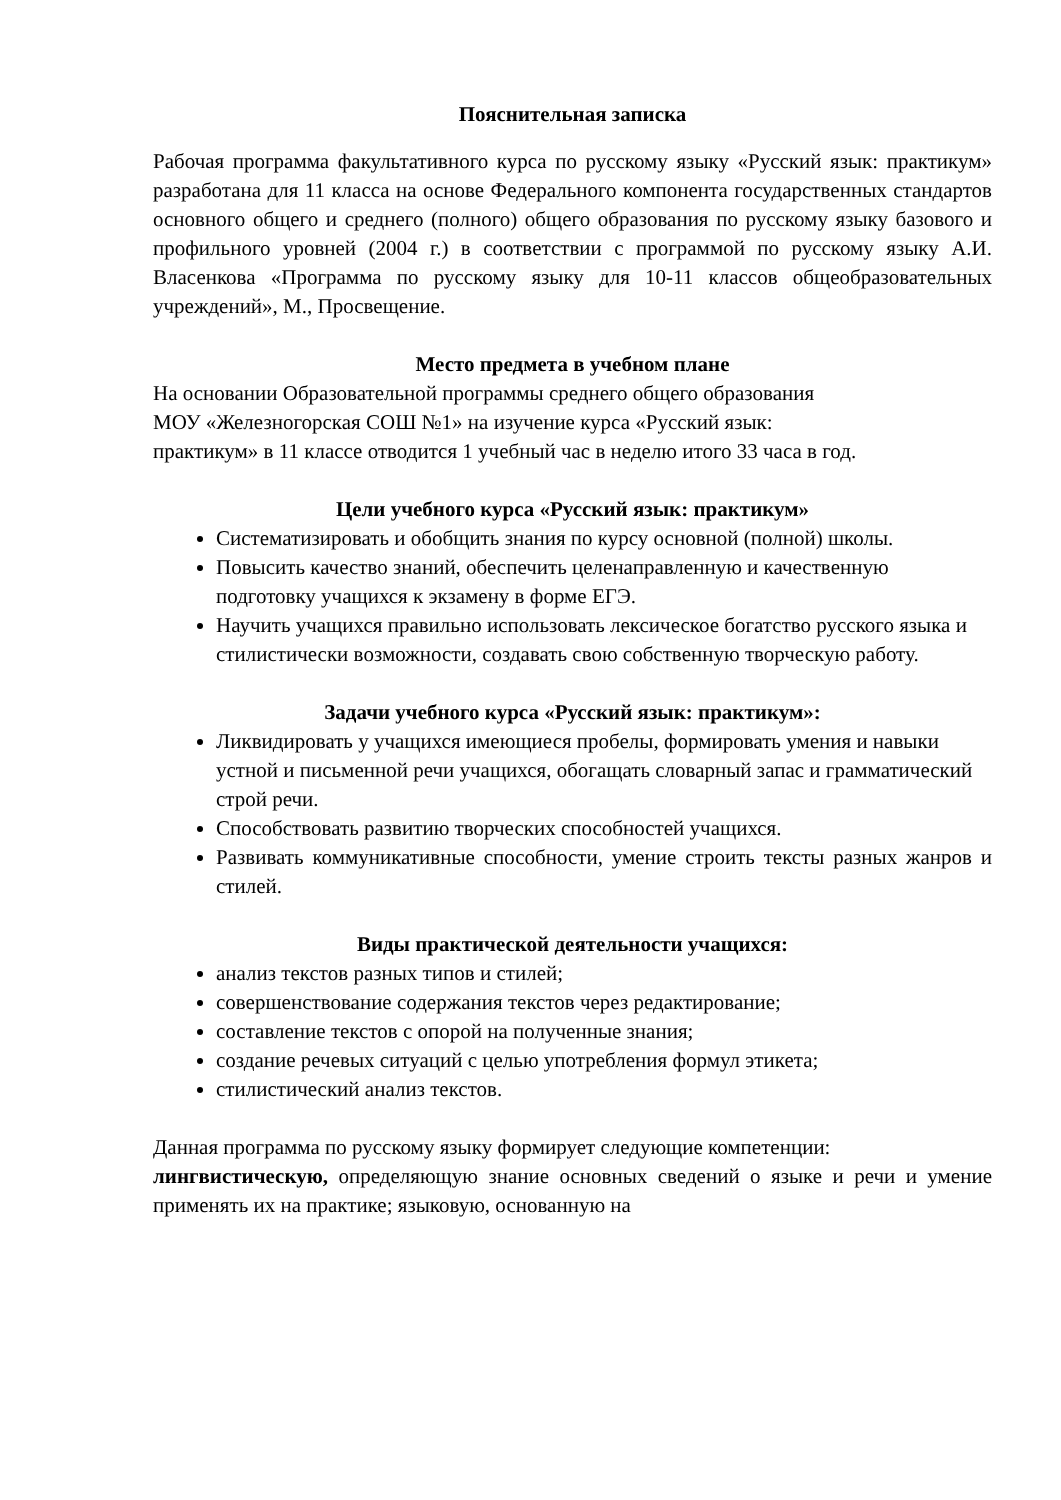Пояснительная записка
Рабочая программа факультативного курса по русскому языку «Русский язык: практикум» разработана для 11 класса на основе Федерального компонента государственных стандартов основного общего и среднего (полного) общего образования по русскому языку базового и профильного уровней (2004 г.) в соответствии с программой по русскому языку А.И. Власенкова «Программа по русскому языку для 10-11 классов общеобразовательных учреждений», М., Просвещение.
Место предмета в учебном плане
На основании Образовательной программы среднего общего образования
МОУ «Железногорская СОШ №1» на изучение курса «Русский язык:
практикум» в 11 классе отводится 1 учебный час в неделю итого 33 часа в год.
Цели учебного курса «Русский язык: практикум»
Систематизировать и обобщить знания по курсу основной (полной) школы.
Повысить качество знаний, обеспечить целенаправленную и качественную подготовку учащихся к экзамену в форме ЕГЭ.
Научить учащихся правильно использовать лексическое богатство русского языка и стилистически возможности, создавать свою собственную творческую работу.
Задачи учебного курса «Русский язык: практикум»:
Ликвидировать у учащихся имеющиеся пробелы, формировать умения и навыки устной и письменной речи учащихся, обогащать словарный запас и грамматический строй речи.
Способствовать развитию творческих способностей учащихся.
Развивать коммуникативные способности, умение строить тексты разных жанров и стилей.
Виды практической деятельности учащихся:
анализ текстов разных типов и стилей;
совершенствование содержания текстов через редактирование;
составление текстов с опорой на полученные знания;
создание речевых ситуаций с целью употребления формул этикета;
стилистический анализ текстов.
Данная программа по русскому языку формирует следующие компетенции:
лингвистическую, определяющую знание основных сведений о языке и речи и умение применять их на практике; языковую, основанную на